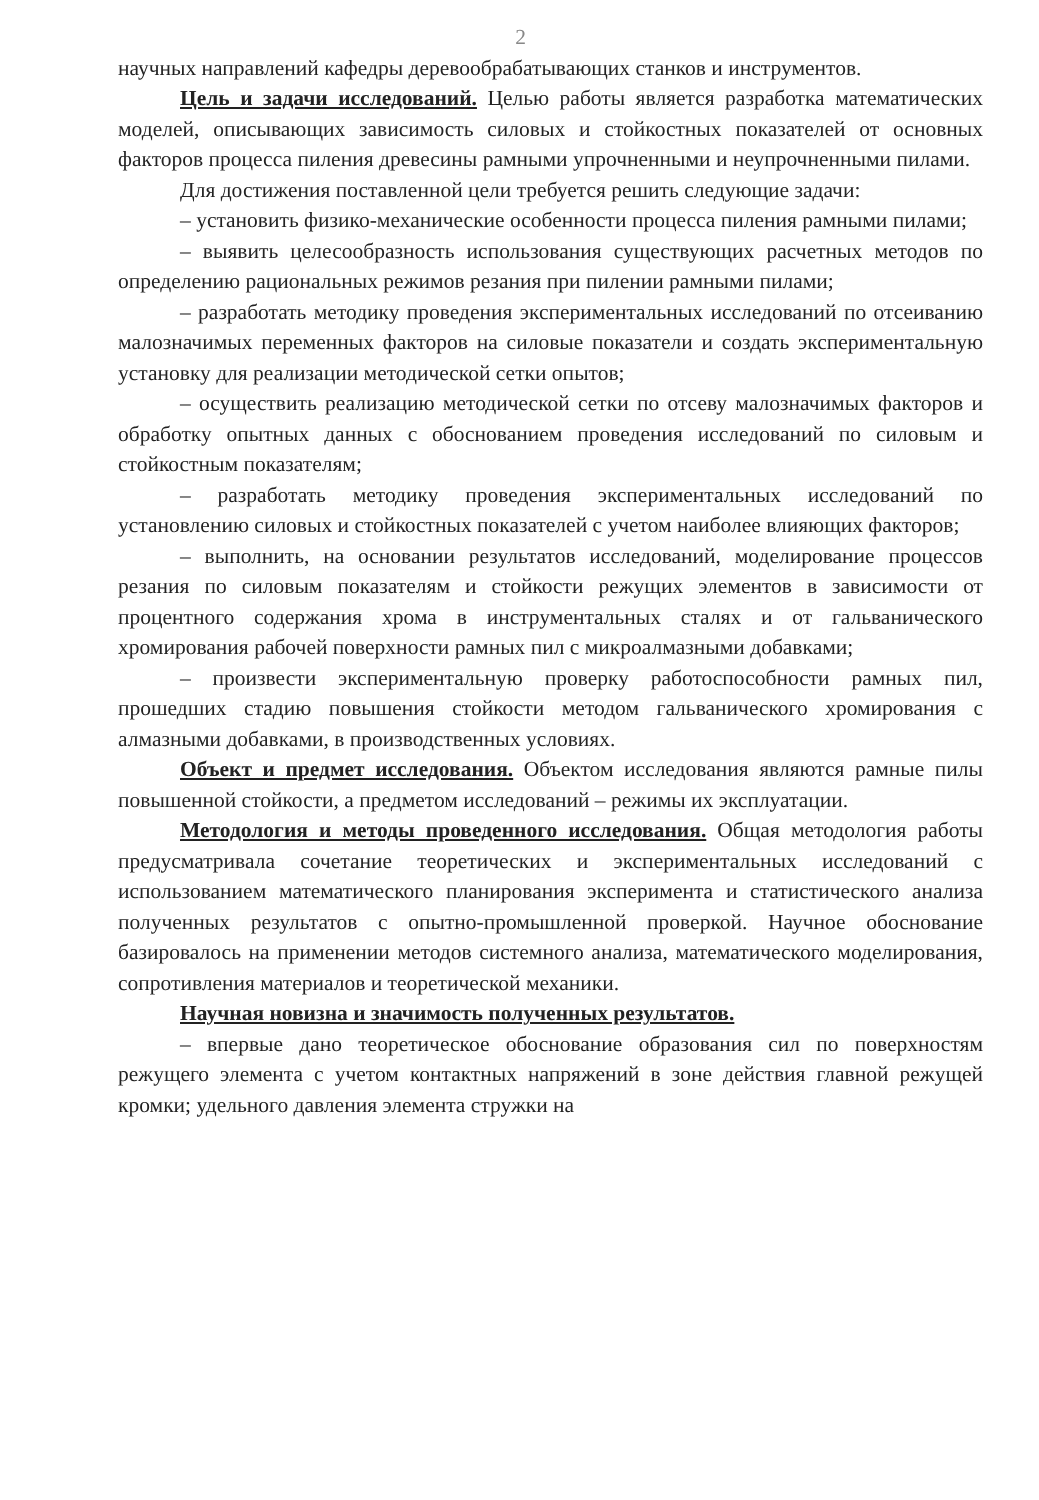2
научных направлений кафедры деревообрабатывающих станков и инструментов.
Цель и задачи исследований. Целью работы является разработка математических моделей, описывающих зависимость силовых и стойкостных показателей от основных факторов процесса пиления древесины рамными упрочненными и неупрочненными пилами.
Для достижения поставленной цели требуется решить следующие задачи:
– установить физико-механические особенности процесса пиления рамными пилами;
– выявить целесообразность использования существующих расчетных методов по определению рациональных режимов резания при пилении рамными пилами;
– разработать методику проведения экспериментальных исследований по отсеиванию малозначимых переменных факторов на силовые показатели и создать экспериментальную установку для реализации методической сетки опытов;
– осуществить реализацию методической сетки по отсеву малозначимых факторов и обработку опытных данных с обоснованием проведения исследований по силовым и стойкостным показателям;
– разработать методику проведения экспериментальных исследований по установлению силовых и стойкостных показателей с учетом наиболее влияющих факторов;
– выполнить, на основании результатов исследований, моделирование процессов резания по силовым показателям и стойкости режущих элементов в зависимости от процентного содержания хрома в инструментальных сталях и от гальванического хромирования рабочей поверхности рамных пил с микроалмазными добавками;
– произвести экспериментальную проверку работоспособности рамных пил, прошедших стадию повышения стойкости методом гальванического хромирования с алмазными добавками, в производственных условиях.
Объект и предмет исследования. Объектом исследования являются рамные пилы повышенной стойкости, а предметом исследований – режимы их эксплуатации.
Методология и методы проведенного исследования. Общая методология работы предусматривала сочетание теоретических и экспериментальных исследований с использованием математического планирования эксперимента и статистического анализа полученных результатов с опытно-промышленной проверкой. Научное обоснование базировалось на применении методов системного анализа, математического моделирования, сопротивления материалов и теоретической механики.
Научная новизна и значимость полученных результатов.
– впервые дано теоретическое обоснование образования сил по поверхностям режущего элемента с учетом контактных напряжений в зоне действия главной режущей кромки; удельного давления элемента стружки на